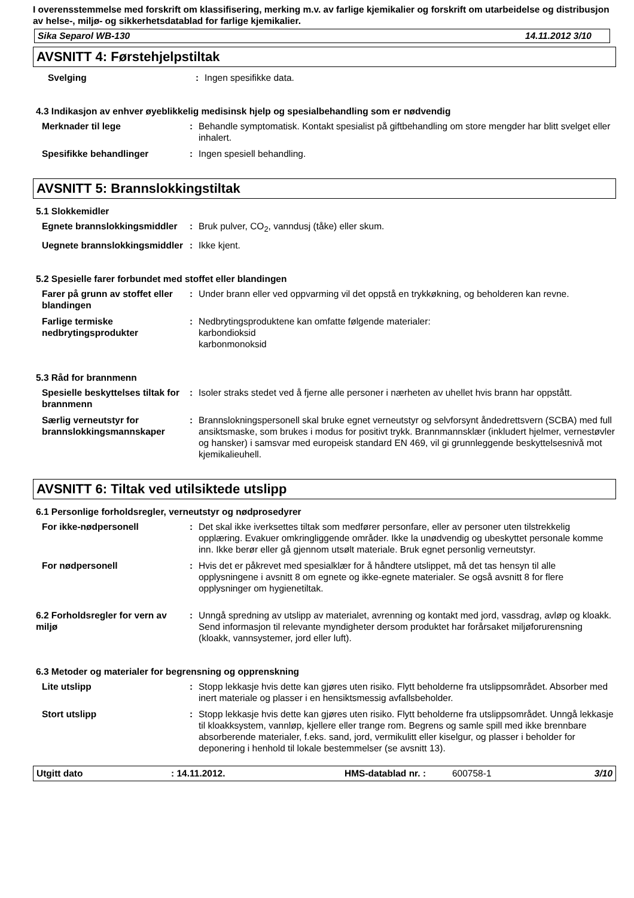I overensstemmelse med forskrift om klassifisering, merking m.v. av farlige kjemikalier og forskrift om utarbeidelse og distribusjon av helse-, miljø- og sikkerhetsdatablad for farlige kjemikalier.
Sika Separol WB-130 14.11.2012 3/10
AVSNITT 4: Førstehjelpstiltak
Svelging : Ingen spesifikke data.
4.3 Indikasjon av enhver øyeblikkelig medisinsk hjelp og spesialbehandling som er nødvendig
Merknader til lege : Behandle symptomatisk. Kontakt spesialist på giftbehandling om store mengder har blitt svelget eller inhalert.
Spesifikke behandlinger : Ingen spesiell behandling.
AVSNITT 5: Brannslokkingstiltak
5.1 Slokkemidler
Egnete brannslokkingsmiddler
: Bruk pulver, CO<sub>2</sub>, vanndusj (tåke) eller skum.
Uegnete brannslokkingsmiddler
: Ikke kjent.
5.2 Spesielle farer forbundet med stoffet eller blandingen
Farer på grunn av stoffet eller blandingen
: Under brann eller ved oppvarming vil det oppstå en trykkøkning, og beholderen kan revne.
Farlige termiske nedbrytingsprodukter
: Nedbrytingsproduktene kan omfatte følgende materialer:
karbondioksid
karbonmonoksid
5.3 Råd for brannmenn
Spesielle beskyttelses tiltak for brannmenn
: Isoler straks stedet ved å fjerne alle personer i nærheten av uhellet hvis brann har oppstått.
Særlig verneutstyr for brannslokkingsmannskaper
: Brannslokningspersonell skal bruke egnet verneutstyr og selvforsynt åndedrettsvern (SCBA) med full ansiktsmaske, som brukes i modus for positivt trykk. Brannmannsklær (inkludert hjelmer, vernestøvler og hansker) i samsvar med europeisk standard EN 469, vil gi grunnleggende beskyttelsesnivå mot kjemikalieuhell.
AVSNITT 6: Tiltak ved utilsiktede utslipp
6.1 Personlige forholdsregler, verneutstyr og nødprosedyrer
For ikke-nødpersonell : Det skal ikke iverksettes tiltak som medfører personfare, eller av personer uten tilstrekkelig opplæring. Evakuer omkringliggende områder. Ikke la unødvendig og ubeskyttet personale komme inn. Ikke berør eller gå gjennom utsølt materiale. Bruk egnet personlig verneutstyr.
For nødpersonell : Hvis det er påkrevet med spesialklær for å håndtere utslippet, må det tas hensyn til alle opplysningene i avsnitt 8 om egnete og ikke-egnete materialer. Se også avsnitt 8 for flere opplysninger om hygienetiltak.
6.2 Forholdsregler for vern av miljø
: Unngå spredning av utslipp av materialet, avrenning og kontakt med jord, vassdrag, avløp og kloakk. Send informasjon til relevante myndigheter dersom produktet har forårsaket miljøforurensning (kloakk, vannsystemer, jord eller luft).
6.3 Metoder og materialer for begrensning og opprenskning
Lite utslipp : Stopp lekkasje hvis dette kan gjøres uten risiko. Flytt beholderne fra utslippsområdet. Absorber med inert materiale og plasser i en hensiktsmessig avfallsbeholder.
Stort utslipp : Stopp lekkasje hvis dette kan gjøres uten risiko. Flytt beholderne fra utslippsområdet. Unngå lekkasje til kloakksystem, vannløp, kjellere eller trange rom. Begrens og samle spill med ikke brennbare absorberende materialer, f.eks. sand, jord, vermikulitt eller kiselgur, og plasser i beholder for deponering i henhold til lokale bestemmelser (se avsnitt 13).
Utgitt dato: 14.11.2012. HMS-datablad nr. : 600758-1 3/10